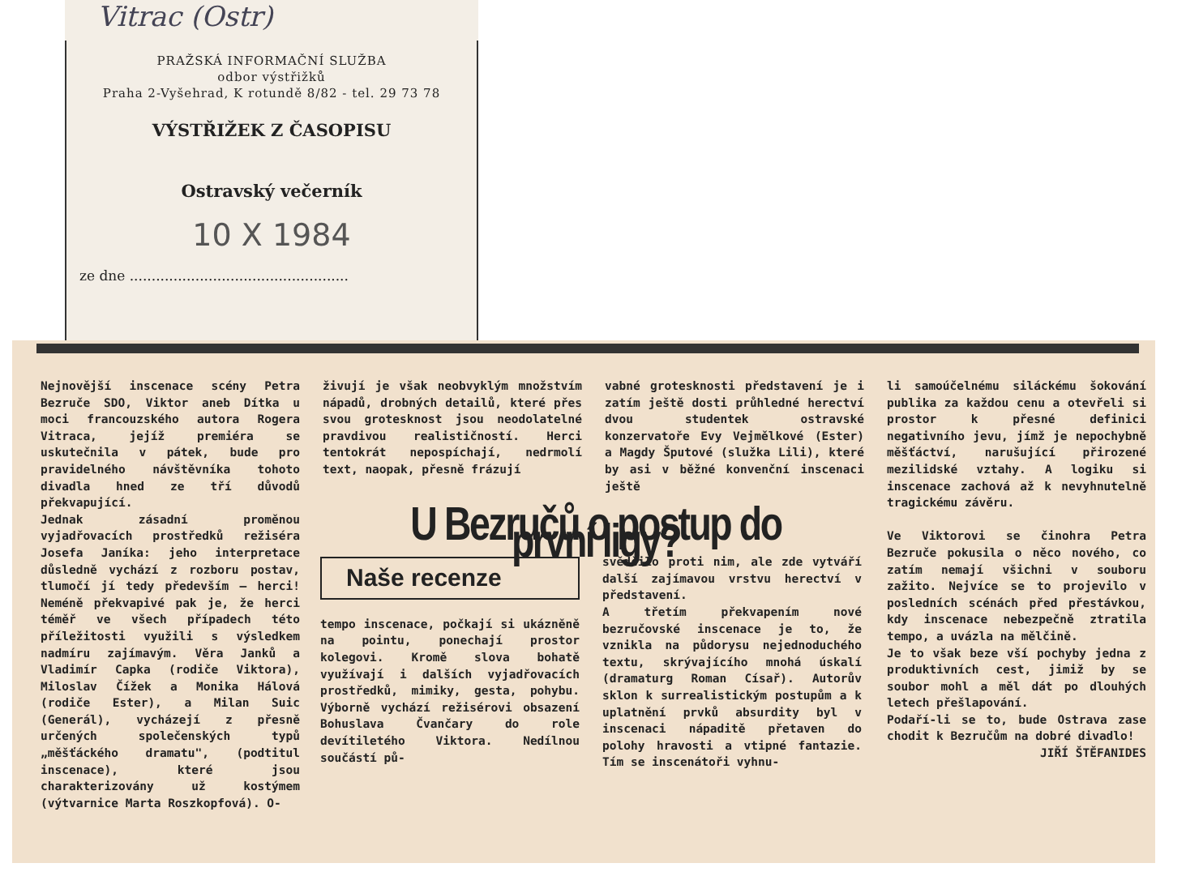Vitrac (Ostr)
PRAŽSKÁ INFORMAČNÍ SLUŽBA
odbor výstřižků
Praha 2-Vyšehrad, K rotundě 8/82 - tel. 29 73 78
VÝSTŘIŽEK Z ČASOPISU
Ostravský večerník
10 X 1984
ze dne ..................................................
Nejnovější inscenace scény Petra Bezruče SDO, Viktor aneb Dítka u moci francouzského autora Rogera Vitraca, jejíž premiéra se uskutečnila v pátek, bude pro pravidelného návštěvníka tohoto divadla hned ze tří důvodů překvapující.
Jednak zásadní proměnou vyjadřovacích prostředků režiséra Josefa Janíka: jeho interpretace důsledně vychází z rozboru postav, tlumočí jí tedy především — herci! Neméně překvapivé pak je, že herci téměř ve všech případech této příležitosti využili s výsledkem nadmíru zajímavým. Věra Janků a Vladimír Capka (rodiče Viktora), Miloslav Čížek a Monika Hálová (rodiče Ester), a Milan Suic (Generál), vycházejí z přesně určených společenských typů „měšťáckého dramatu", (podtitul inscenace), které jsou charakterizovány už kostýmem (výtvarnice Marta Roszkopfová). O-
živují je však neobvyklým množstvím nápadů, drobných detailů, které přes svou grotesknost jsou neodolatelné pravdivou realističností. Herci tentokrát nepospíchají, nedrmolí text, naopak, přesně frázují
vabné grotesknosti představení je i zatím ještě dosti průhledné herectví dvou studentek ostravské konzervatoře Evy Vejmělkové (Ester) a Magdy Šputové (služka Lili), které by asi v běžné konvenční inscenaci ještě
li samoúčelnému siláckému šokování publika za každou cenu a otevřeli si prostor k přesné definici negativního jevu, jímž je nepochybně měšťáctví, narušující přirozené mezilidské vztahy. A logiku si inscenace zachová až k nevyhnutelně tragickému závěru.
Ve Viktorovi se činohra Petra Bezruče pokusila o něco nového, co zatím nemají všichni v souboru zažito. Nejvíce se to projevilo v posledních scénách před přestávkou, kdy inscenace nebezpečně ztratila tempo, a uvázla na mělčině.
Je to však beze vší pochyby jedna z produktivních cest, jimiž by se soubor mohl a měl dát po dlouhých letech přešlapování.
Podaří-li se to, bude Ostrava zase chodit k Bezručům na dobré divadlo!
JIŘÍ ŠTĚFANIDES
U Bezručů o postup do první ligy?
Naše recenze
tempo inscenace, počkají si ukázněně na pointu, ponechají prostor kolegovi. Kromě slova bohatě využívají i dalších vyjadřovacích prostředků, mimiky, gesta, pohybu. Výborně vychází režisérovi obsazení Bohuslava Čvančary do role devítiletého Viktora. Nedílnou součástí pů-
svědčilo proti nim, ale zde vytváří další zajímavou vrstvu herectví v představení.
A třetím překvapením nové bezručovské inscenace je to, že vznikla na půdorysu nejednoduchého textu, skrývajícího mnohá úskalí (dramaturg Roman Císař). Autorův sklon k surrealistickým postupům a k uplatnění prvků absurdity byl v inscenaci nápaditě přetaven do polohy hravosti a vtipné fantazie. Tím se inscenátoři vyhnu-